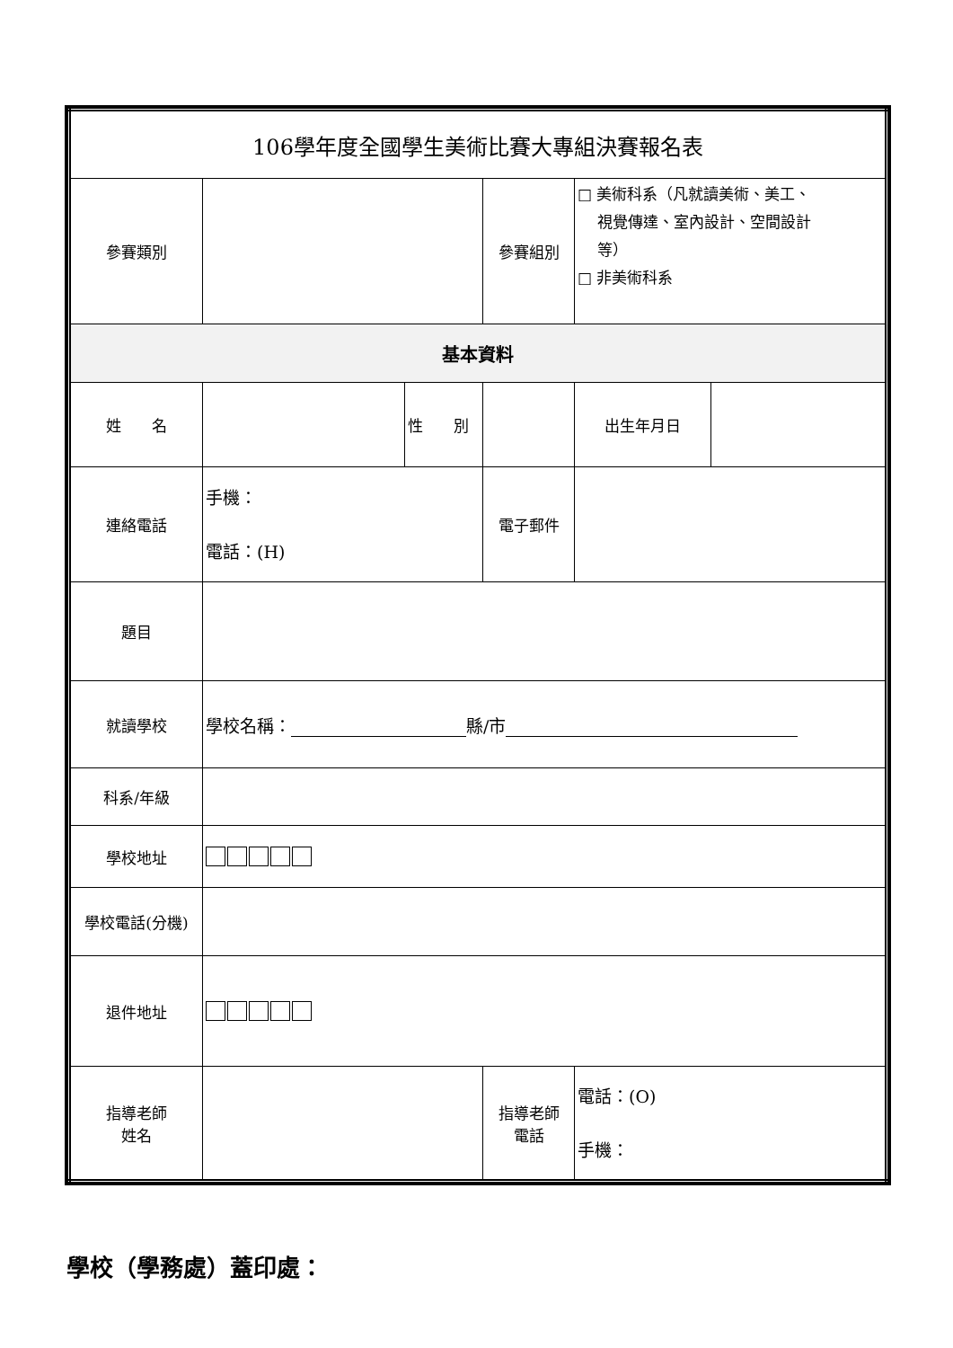| 106學年度全國學生美術比賽大專組決賽報名表 | | | | | |
| 參賽類別 | | | 參賽組別 | □ 美術科系（凡就讀美術、美工、 視覺傳達、室內設計、空間設計 等） □ 非美術科系 | |
| 基本資料 | | | | | |
| 姓 名 | | 性 別 | | 出生年月日 | |
| 連絡電話 | 手機： 電話：(H) | | 電子郵件 | | |
| 題目 | | | | | |
| 就讀學校 | 學校名稱： 縣/市 | | | | |
| 科系/年級 | | | | | |
| 學校地址 | | | | | |
| 學校電話(分機) | | | | | |
| 退件地址 | | | | | |
| 指導老師 姓名 | | | 指導老師 電話 | 電話：(O) 手機： | |
學校（學務處）蓋印處：